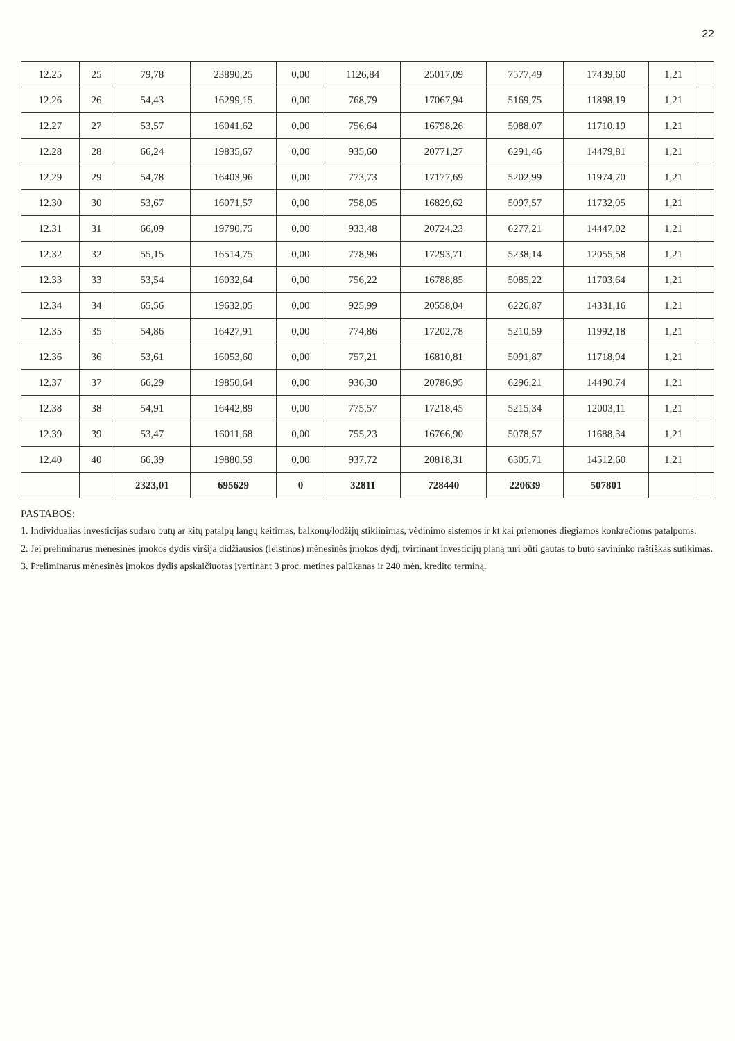22
| 12.25 | 25 | 79,78 | 23890,25 | 0,00 | 1126,84 | 25017,09 | 7577,49 | 17439,60 | 1,21 | |
| 12.26 | 26 | 54,43 | 16299,15 | 0,00 | 768,79 | 17067,94 | 5169,75 | 11898,19 | 1,21 | |
| 12.27 | 27 | 53,57 | 16041,62 | 0,00 | 756,64 | 16798,26 | 5088,07 | 11710,19 | 1,21 | |
| 12.28 | 28 | 66,24 | 19835,67 | 0,00 | 935,60 | 20771,27 | 6291,46 | 14479,81 | 1,21 | |
| 12.29 | 29 | 54,78 | 16403,96 | 0,00 | 773,73 | 17177,69 | 5202,99 | 11974,70 | 1,21 | |
| 12.30 | 30 | 53,67 | 16071,57 | 0,00 | 758,05 | 16829,62 | 5097,57 | 11732,05 | 1,21 | |
| 12.31 | 31 | 66,09 | 19790,75 | 0,00 | 933,48 | 20724,23 | 6277,21 | 14447,02 | 1,21 | |
| 12.32 | 32 | 55,15 | 16514,75 | 0,00 | 778,96 | 17293,71 | 5238,14 | 12055,58 | 1,21 | |
| 12.33 | 33 | 53,54 | 16032,64 | 0,00 | 756,22 | 16788,85 | 5085,22 | 11703,64 | 1,21 | |
| 12.34 | 34 | 65,56 | 19632,05 | 0,00 | 925,99 | 20558,04 | 6226,87 | 14331,16 | 1,21 | |
| 12.35 | 35 | 54,86 | 16427,91 | 0,00 | 774,86 | 17202,78 | 5210,59 | 11992,18 | 1,21 | |
| 12.36 | 36 | 53,61 | 16053,60 | 0,00 | 757,21 | 16810,81 | 5091,87 | 11718,94 | 1,21 | |
| 12.37 | 37 | 66,29 | 19850,64 | 0,00 | 936,30 | 20786,95 | 6296,21 | 14490,74 | 1,21 | |
| 12.38 | 38 | 54,91 | 16442,89 | 0,00 | 775,57 | 17218,45 | 5215,34 | 12003,11 | 1,21 | |
| 12.39 | 39 | 53,47 | 16011,68 | 0,00 | 755,23 | 16766,90 | 5078,57 | 11688,34 | 1,21 | |
| 12.40 | 40 | 66,39 | 19880,59 | 0,00 | 937,72 | 20818,31 | 6305,71 | 14512,60 | 1,21 | |
| | | 2323,01 | 695629 | 0 | 32811 | 728440 | 220639 | 507801 | | |
PASTABOS:
1. Individualias investicijas sudaro butų ar kitų patalpų langų keitimas, balkonų/lodžijų stiklinimas, vėdinimo sistemos ir kt kai priemonės diegiamos konkrečioms patalpoms.
2. Jei preliminarus mėnesinės įmokos dydis viršija didžiausios (leistinos) mėnesinės įmokos dydį, tvirtinant investicijų planą turi būti gautas to buto savininko raštiškas sutikimas.
3. Preliminarus mėnesinės įmokos dydis apskaičiuotas įvertinant 3 proc. metines palūkanas ir 240 mėn. kredito terminą.